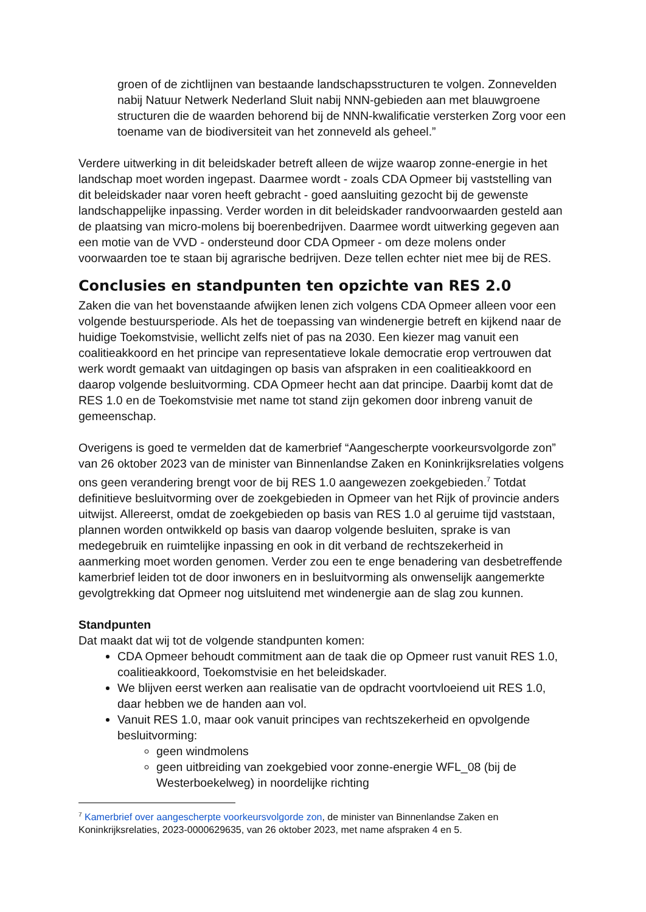groen of de zichtlijnen van bestaande landschapsstructuren te volgen. Zonnevelden nabij Natuur Netwerk Nederland Sluit nabij NNN-gebieden aan met blauwgroene structuren die de waarden behorend bij de NNN-kwalificatie versterken Zorg voor een toename van de biodiversiteit van het zonneveld als geheel.”
Verdere uitwerking in dit beleidskader betreft alleen de wijze waarop zonne-energie in het landschap moet worden ingepast. Daarmee wordt - zoals CDA Opmeer bij vaststelling van dit beleidskader naar voren heeft gebracht - goed aansluiting gezocht bij de gewenste landschappelijke inpassing. Verder worden in dit beleidskader randvoorwaarden gesteld aan de plaatsing van micro-molens bij boerenbedrijven. Daarmee wordt uitwerking gegeven aan een motie van de VVD - ondersteund door CDA Opmeer - om deze molens onder voorwaarden toe te staan bij agrarische bedrijven. Deze tellen echter niet mee bij de RES.
Conclusies en standpunten ten opzichte van RES 2.0
Zaken die van het bovenstaande afwijken lenen zich volgens CDA Opmeer alleen voor een volgende bestuursperiode. Als het de toepassing van windenergie betreft en kijkend naar de huidige Toekomstvisie, wellicht zelfs niet of pas na 2030. Een kiezer mag vanuit een coalitieakkoord en het principe van representatieve lokale democratie erop vertrouwen dat werk wordt gemaakt van uitdagingen op basis van afspraken in een coalitieakkoord en daarop volgende besluitvorming. CDA Opmeer hecht aan dat principe. Daarbij komt dat de RES 1.0 en de Toekomstvisie met name tot stand zijn gekomen door inbreng vanuit de gemeenschap.
Overigens is goed te vermelden dat de kamerbrief “Aangescherpte voorkeursvolgorde zon” van 26 oktober 2023 van de minister van Binnenlandse Zaken en Koninkrijksrelaties volgens ons geen verandering brengt voor de bij RES 1.0 aangewezen zoekgebieden.<sup>7</sup> Totdat definitieve besluitvorming over de zoekgebieden in Opmeer van het Rijk of provincie anders uitwijst. Allereerst, omdat de zoekgebieden op basis van RES 1.0 al geruime tijd vaststaan, plannen worden ontwikkeld op basis van daarop volgende besluiten, sprake is van medegebruik en ruimtelijke inpassing en ook in dit verband de rechtszekerheid in aanmerking moet worden genomen. Verder zou een te enge benadering van desbetreffende kamerbrief leiden tot de door inwoners en in besluitvorming als onwenselijk aangemerkte gevolgtrekking dat Opmeer nog uitsluitend met windenergie aan de slag zou kunnen.
Standpunten
Dat maakt dat wij tot de volgende standpunten komen:
CDA Opmeer behoudt commitment aan de taak die op Opmeer rust vanuit RES 1.0, coalitieakkoord, Toekomstvisie en het beleidskader.
We blijven eerst werken aan realisatie van de opdracht voortvloeiend uit RES 1.0, daar hebben we de handen aan vol.
Vanuit RES 1.0, maar ook vanuit principes van rechtszekerheid en opvolgende besluitvorming:
geen windmolens
geen uitbreiding van zoekgebied voor zonne-energie WFL_08 (bij de Westerboekelweg) in noordelijke richting
<sup>7</sup> Kamerbrief over aangescherpte voorkeursvolgorde zon, de minister van Binnenlandse Zaken en Koninkrijksrelaties, 2023-0000629635, van 26 oktober 2023, met name afspraken 4 en 5.